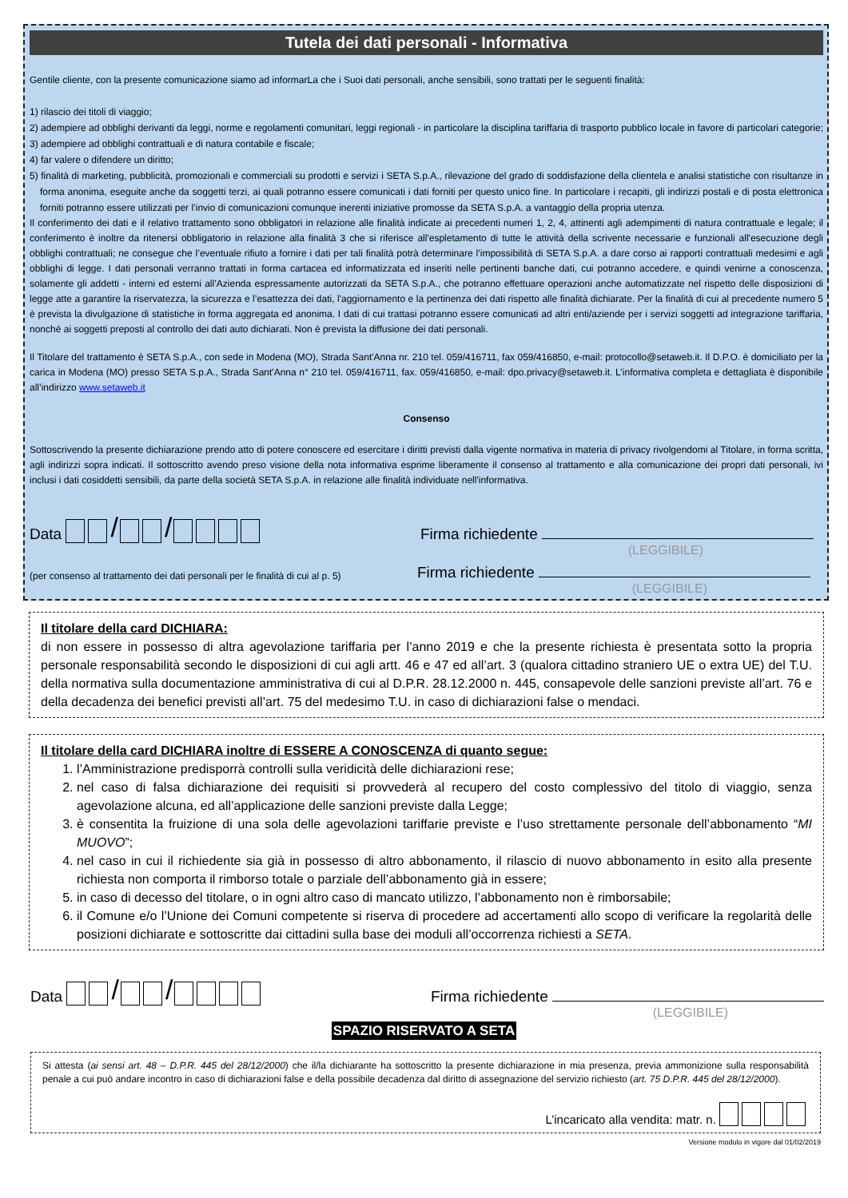Tutela dei dati personali - Informativa
Gentile cliente, con la presente comunicazione siamo ad informarLa che i Suoi dati personali, anche sensibili, sono trattati per le seguenti finalità:
1) rilascio dei titoli di viaggio;
2) adempiere ad obblighi derivanti da leggi, norme e regolamenti comunitari, leggi regionali - in particolare la disciplina tariffaria di trasporto pubblico locale in favore di particolari categorie;
3) adempiere ad obblighi contrattuali e di natura contabile e fiscale;
4) far valere o difendere un diritto;
5) finalità di marketing, pubblicità, promozionali e commerciali su prodotti e servizi i SETA S.p.A., rilevazione del grado di soddisfazione della clientela e analisi statistiche con risultanze in forma anonima, eseguite anche da soggetti terzi, ai quali potranno essere comunicati i dati forniti per questo unico fine. In particolare i recapiti, gli indirizzi postali e di posta elettronica forniti potranno essere utilizzati per l’invio di comunicazioni comunque inerenti iniziative promosse da SETA S.p.A. a vantaggio della propria utenza.
Il conferimento dei dati e il relativo trattamento sono obbligatori in relazione alle finalità indicate ai precedenti numeri 1, 2, 4, attinenti agli adempimenti di natura contrattuale e legale; il conferimento è inoltre da ritenersi obbligatorio in relazione alla finalità 3 che si riferisce all'espletamento di tutte le attività della scrivente necessarie e funzionali all'esecuzione degli obblighi contrattuali; ne consegue che l’eventuale rifiuto a fornire i dati per tali finalità potrà determinare l’impossibilità di SETA S.p.A. a dare corso ai rapporti contrattuali medesimi e agli obblighi di legge. I dati personali verranno trattati in forma cartacea ed informatizzata ed inseriti nelle pertinenti banche dati, cui potranno accedere, e quindi venirne a conoscenza, solamente gli addetti - interni ed esterni all’Azienda espressamente autorizzati da SETA S.p.A., che potranno effettuare operazioni anche automatizzate nel rispetto delle disposizioni di legge atte a garantire la riservatezza, la sicurezza e l’esattezza dei dati, l'aggiornamento e la pertinenza dei dati rispetto alle finalità dichiarate. Per la finalità di cui al precedente numero 5 è prevista la divulgazione di statistiche in forma aggregata ed anonima. I dati di cui trattasi potranno essere comunicati ad altri enti/aziende per i servizi soggetti ad integrazione tariffaria, nonché ai soggetti preposti al controllo dei dati auto dichiarati. Non è prevista la diffusione dei dati personali.
Il Titolare del trattamento è SETA S.p.A., con sede in Modena (MO), Strada Sant'Anna nr. 210 tel. 059/416711, fax 059/416850, e-mail: protocollo@setaweb.it. Il D.P.O. è domiciliato per la carica in Modena (MO) presso SETA S.p.A., Strada Sant'Anna n° 210 tel. 059/416711, fax. 059/416850, e-mail: dpo.privacy@setaweb.it. L’informativa completa e dettagliata è disponibile all’indirizzo www.setaweb.it
Consenso
Sottoscrivendo la presente dichiarazione prendo atto di potere conoscere ed esercitare i diritti previsti dalla vigente normativa in materia di privacy rivolgendomi al Titolare, in forma scritta, agli indirizzi sopra indicati. Il sottoscritto avendo preso visione della nota informativa esprime liberamente il consenso al trattamento e alla comunicazione dei propri dati personali, ivi inclusi i dati cosiddetti sensibili, da parte della società SETA S.p.A. in relazione alle finalità individuate nell'informativa.
Data / /
Firma richiedente
(LEGGIBILE)
(per consenso al trattamento dei dati personali per le finalità di cui al p. 5)
Firma richiedente
(LEGGIBILE)
Il titolare della card DICHIARA:
di non essere in possesso di altra agevolazione tariffaria per l’anno 2019 e che la presente richiesta è presentata sotto la propria personale responsabilità secondo le disposizioni di cui agli artt. 46 e 47 ed all’art. 3 (qualora cittadino straniero UE o extra UE) del T.U. della normativa sulla documentazione amministrativa di cui al D.P.R. 28.12.2000 n. 445, consapevole delle sanzioni previste all’art. 76 e della decadenza dei benefici previsti all’art. 75 del medesimo T.U. in caso di dichiarazioni false o mendaci.
Il titolare della card DICHIARA inoltre di ESSERE A CONOSCENZA di quanto segue:
1. l’Amministrazione predisporrà controlli sulla veridicità delle dichiarazioni rese;
2. nel caso di falsa dichiarazione dei requisiti si provvederà al recupero del costo complessivo del titolo di viaggio, senza agevolazione alcuna, ed all’applicazione delle sanzioni previste dalla Legge;
3. è consentita la fruizione di una sola delle agevolazioni tariffarie previste e l’uso strettamente personale dell’abbonamento “MI MUOVO”;
4. nel caso in cui il richiedente sia già in possesso di altro abbonamento, il rilascio di nuovo abbonamento in esito alla presente richiesta non comporta il rimborso totale o parziale dell’abbonamento già in essere;
5. in caso di decesso del titolare, o in ogni altro caso di mancato utilizzo, l’abbonamento non è rimborsabile;
6. il Comune e/o l’Unione dei Comuni competente si riserva di procedere ad accertamenti allo scopo di verificare la regolarità delle posizioni dichiarate e sottoscritte dai cittadini sulla base dei moduli all’occorrenza richiesti a SETA.
Data / /
Firma richiedente
(LEGGIBILE)
SPAZIO RISERVATO A SETA
Si attesta (ai sensi art. 48 – D.P.R. 445 del 28/12/2000) che il/la dichiarante ha sottoscritto la presente dichiarazione in mia presenza, previa ammonizione sulla responsabilità penale a cui può andare incontro in caso di dichiarazioni false e della possibile decadenza dal diritto di assegnazione del servizio richiesto (art. 75 D.P.R. 445 del 28/12/2000).
L’incaricato alla vendita: matr. n.
Versione modulo in vigore dal 01/02/2019